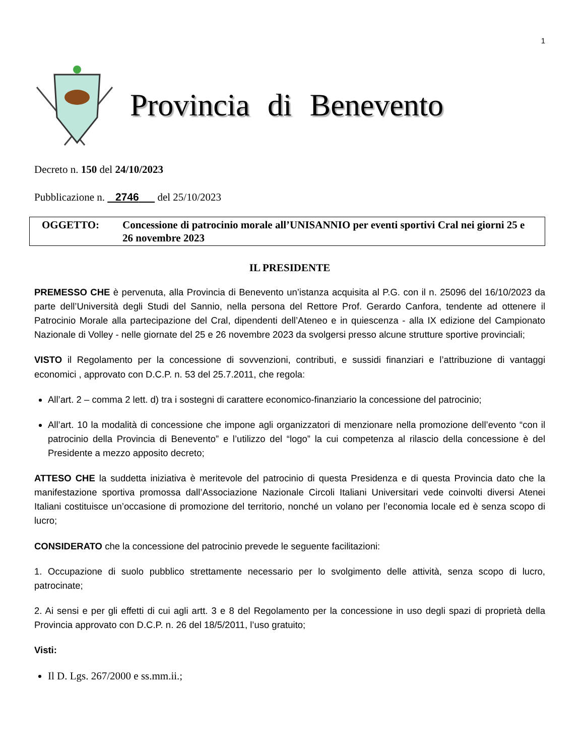1
Provincia di Benevento
Decreto n. 150 del 24/10/2023
Pubblicazione n. 2746 del 25/10/2023
OGGETTO: Concessione di patrocinio morale all’UNISANNIO per eventi sportivi Cral nei giorni 25 e 26 novembre 2023
IL PRESIDENTE
PREMESSO CHE è pervenuta, alla Provincia di Benevento un’istanza acquisita al P.G. con il n. 25096 del 16/10/2023 da parte dell’Università degli Studi del Sannio, nella persona del Rettore Prof. Gerardo Canfora, tendente ad ottenere il Patrocinio Morale alla partecipazione del Cral, dipendenti dell’Ateneo e in quiescenza - alla IX edizione del Campionato Nazionale di Volley - nelle giornate del 25 e 26 novembre 2023 da svolgersi presso alcune strutture sportive provinciali;
VISTO il Regolamento per la concessione di sovvenzioni, contributi, e sussidi finanziari e l’attribuzione di vantaggi economici , approvato con D.C.P. n. 53 del 25.7.2011, che regola:
All’art. 2 – comma 2 lett. d) tra i sostegni di carattere economico-finanziario la concessione del patrocinio;
All’art. 10 la modalità di concessione che impone agli organizzatori di menzionare nella promozione dell’evento “con il patrocinio della Provincia di Benevento” e l’utilizzo del “logo” la cui competenza al rilascio della concessione è del Presidente a mezzo apposito decreto;
ATTESO CHE la suddetta iniziativa è meritevole del patrocinio di questa Presidenza e di questa Provincia dato che la manifestazione sportiva promossa dall’Associazione Nazionale Circoli Italiani Universitari vede coinvolti diversi Atenei Italiani costituisce un’occasione di promozione del territorio, nonché un volano per l’economia locale ed è senza scopo di lucro;
CONSIDERATO che la concessione del patrocinio prevede le seguente facilitazioni:
1. Occupazione di suolo pubblico strettamente necessario per lo svolgimento delle attività, senza scopo di lucro, patrocinate;
2. Ai sensi e per gli effetti di cui agli artt. 3 e 8 del Regolamento per la concessione in uso degli spazi di proprietà della Provincia approvato con D.C.P. n. 26 del 18/5/2011, l’uso gratuito;
Visti:
Il D. Lgs. 267/2000 e ss.mm.ii.;